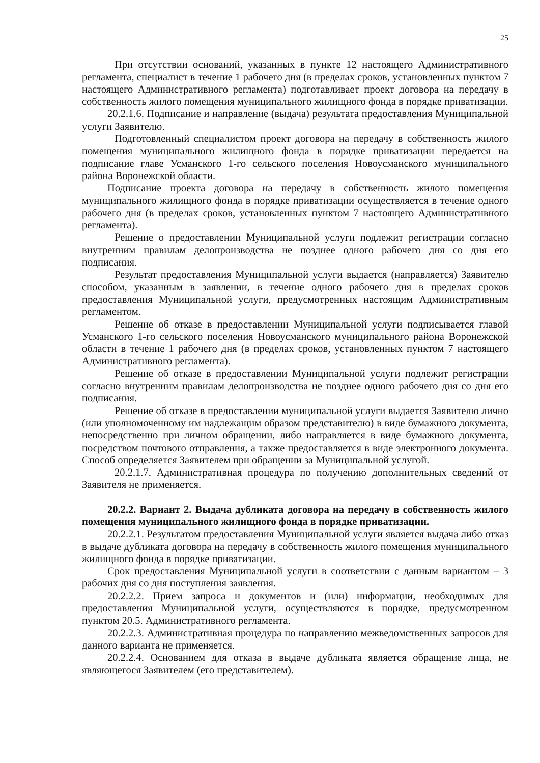25
При отсутствии оснований, указанных в пункте 12 настоящего Административного регламента, специалист в течение 1 рабочего дня (в пределах сроков, установленных пунктом 7 настоящего Административного регламента) подготавливает проект договора на передачу в собственность жилого помещения муниципального жилищного фонда в порядке приватизации.
20.2.1.6. Подписание и направление (выдача) результата предоставления Муниципальной услуги Заявителю.
Подготовленный специалистом проект договора на передачу в собственность жилого помещения муниципального жилищного фонда в порядке приватизации передается на подписание главе Усманского 1-го сельского поселения Новоусманского муниципального района Воронежской области.
Подписание проекта договора на передачу в собственность жилого помещения муниципального жилищного фонда в порядке приватизации осуществляется в течение одного рабочего дня (в пределах сроков, установленных пунктом 7 настоящего Административного регламента).
Решение о предоставлении Муниципальной услуги подлежит регистрации согласно внутренним правилам делопроизводства не позднее одного рабочего дня со дня его подписания.
Результат предоставления Муниципальной услуги выдается (направляется) Заявителю способом, указанным в заявлении, в течение одного рабочего дня в пределах сроков предоставления Муниципальной услуги, предусмотренных настоящим Административным регламентом.
Решение об отказе в предоставлении Муниципальной услуги подписывается главой Усманского 1-го сельского поселения Новоусманского муниципального района Воронежской области в течение 1 рабочего дня (в пределах сроков, установленных пунктом 7 настоящего Административного регламента).
Решение об отказе в предоставлении Муниципальной услуги подлежит регистрации согласно внутренним правилам делопроизводства не позднее одного рабочего дня со дня его подписания.
Решение об отказе в предоставлении муниципальной услуги выдается Заявителю лично (или уполномоченному им надлежащим образом представителю) в виде бумажного документа, непосредственно при личном обращении, либо направляется в виде бумажного документа, посредством почтового отправления, а также предоставляется в виде электронного документа. Способ определяется Заявителем при обращении за Муниципальной услугой.
20.2.1.7. Административная процедура по получению дополнительных сведений от Заявителя не применяется.
20.2.2. Вариант 2. Выдача дубликата договора на передачу в собственность жилого помещения муниципального жилищного фонда в порядке приватизации.
20.2.2.1. Результатом предоставления Муниципальной услуги является выдача либо отказ в выдаче дубликата договора на передачу в собственность жилого помещения муниципального жилищного фонда в порядке приватизации.
Срок предоставления Муниципальной услуги в соответствии с данным вариантом – 3 рабочих дня со дня поступления заявления.
20.2.2.2. Прием запроса и документов и (или) информации, необходимых для предоставления Муниципальной услуги, осуществляются в порядке, предусмотренном пунктом 20.5. Административного регламента.
20.2.2.3. Административная процедура по направлению межведомственных запросов для данного варианта не применяется.
20.2.2.4. Основанием для отказа в выдаче дубликата является обращение лица, не являющегося Заявителем (его представителем).